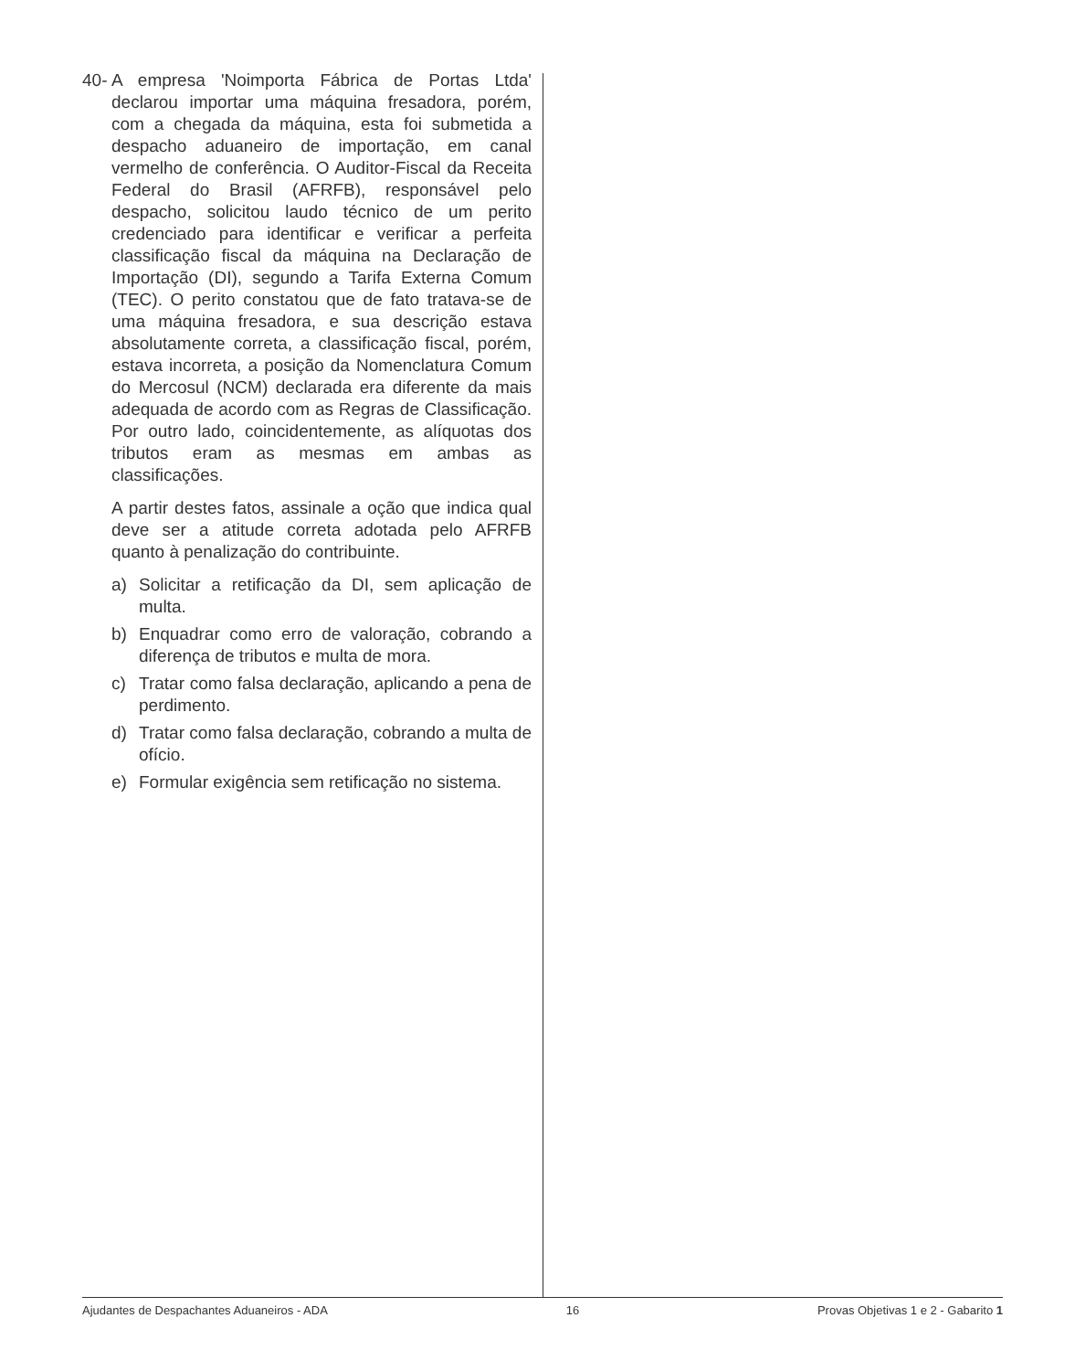40-
A empresa 'Noimporta Fábrica de Portas Ltda' declarou importar uma máquina fresadora, porém, com a chegada da máquina, esta foi submetida a despacho aduaneiro de importação, em canal vermelho de conferência. O Auditor-Fiscal da Receita Federal do Brasil (AFRFB), responsável pelo despacho, solicitou laudo técnico de um perito credenciado para identificar e verificar a perfeita classificação fiscal da máquina na Declaração de Importação (DI), segundo a Tarifa Externa Comum (TEC). O perito constatou que de fato tratava-se de uma máquina fresadora, e sua descrição estava absolutamente correta, a classificação fiscal, porém, estava incorreta, a posição da Nomenclatura Comum do Mercosul (NCM) declarada era diferente da mais adequada de acordo com as Regras de Classificação. Por outro lado, coincidentemente, as alíquotas dos tributos eram as mesmas em ambas as classificações.
A partir destes fatos, assinale a oção que indica qual deve ser a atitude correta adotada pelo AFRFB quanto à penalização do contribuinte.
a) Solicitar a retificação da DI, sem aplicação de multa.
b) Enquadrar como erro de valoração, cobrando a diferença de tributos e multa de mora.
c) Tratar como falsa declaração, aplicando a pena de perdimento.
d) Tratar como falsa declaração, cobrando a multa de ofício.
e) Formular exigência sem retificação no sistema.
Ajudantes de Despachantes Aduaneiros - ADA 16 Provas Objetivas 1 e 2 - Gabarito 1